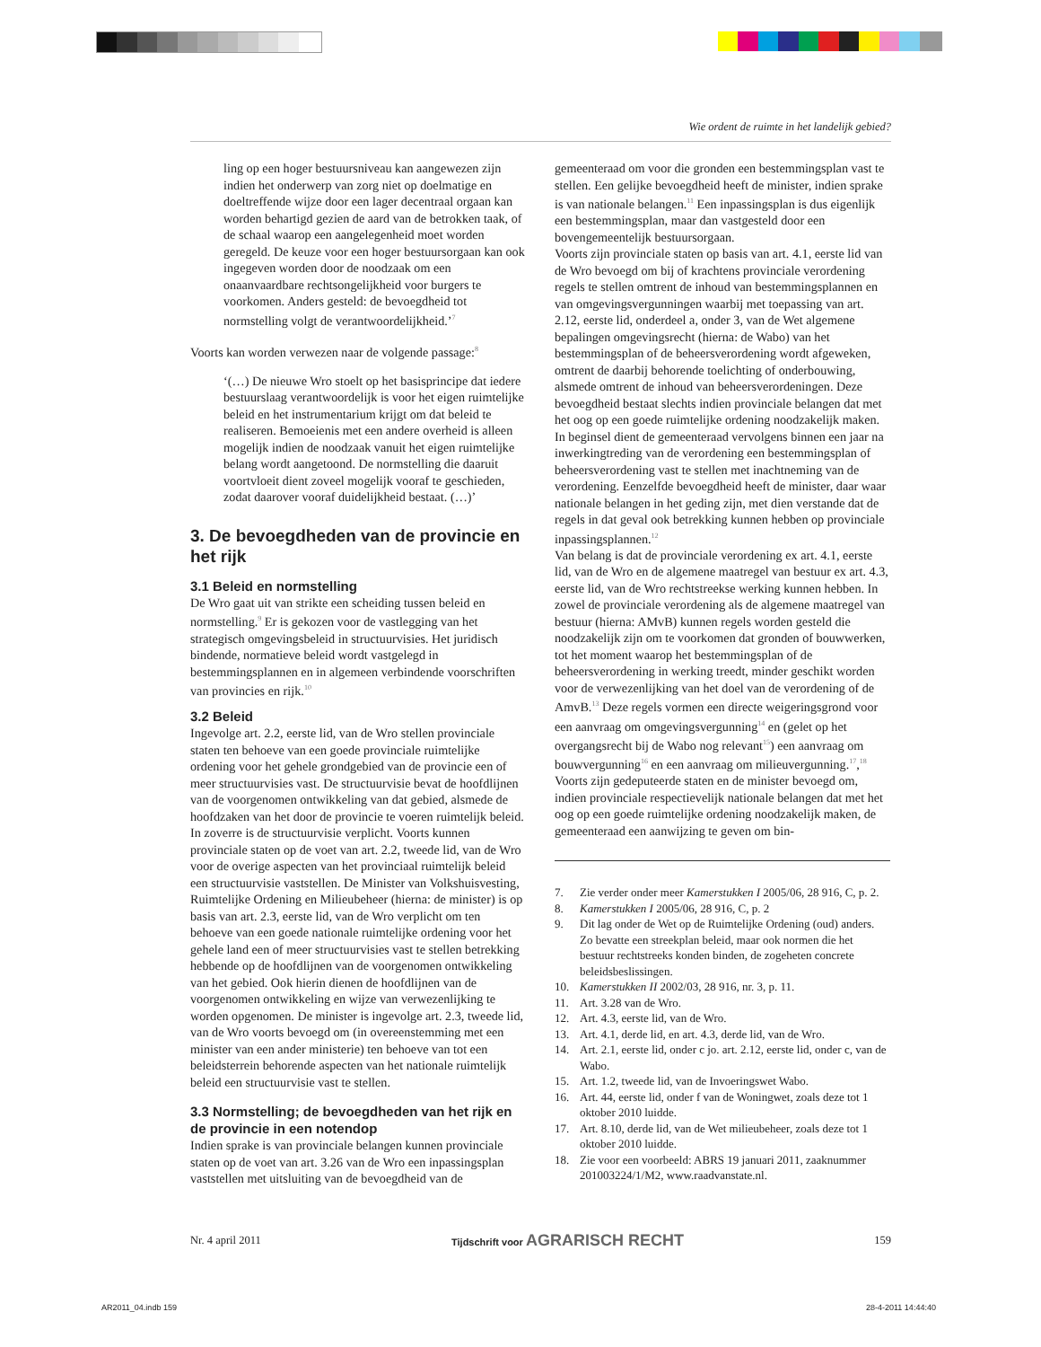Wie ordent de ruimte in het landelijk gebied?
ling op een hoger bestuursniveau kan aangewezen zijn indien het onderwerp van zorg niet op doelmatige en doeltreffende wijze door een lager decentraal orgaan kan worden behartigd gezien de aard van de betrokken taak, of de schaal waarop een aangelegenheid moet worden geregeld. De keuze voor een hoger bestuursorgaan kan ook ingegeven worden door de noodzaak om een onaanvaardbare rechtsongelijkheid voor burgers te voorkomen. Anders gesteld: de bevoegdheid tot normstelling volgt de verantwoordelijkheid.’<sup>7</sup>
Voorts kan worden verwezen naar de volgende passage:<sup>8</sup>
‘(…) De nieuwe Wro stoelt op het basisprincipe dat iedere bestuurslaag verantwoordelijk is voor het eigen ruimtelijke beleid en het instrumentarium krijgt om dat beleid te realiseren. Bemoeienis met een andere overheid is alleen mogelijk indien de noodzaak vanuit het eigen ruimtelijke belang wordt aangetoond. De normstelling die daaruit voortvloeit dient zoveel mogelijk vooraf te geschieden, zodat daarover vooraf duidelijkheid bestaat. (…)’
3. De bevoegdheden van de provincie en het rijk
3.1 Beleid en normstelling
De Wro gaat uit van strikte een scheiding tussen beleid en normstelling.<sup>9</sup> Er is gekozen voor de vastlegging van het strategisch omgevingsbeleid in structuurvisies. Het juridisch bindende, normatieve beleid wordt vastgelegd in bestemmingsplannen en in algemeen verbindende voorschriften van provincies en rijk.<sup>10</sup>
3.2 Beleid
Ingevolge art. 2.2, eerste lid, van de Wro stellen provinciale staten ten behoeve van een goede provinciale ruimtelijke ordening voor het gehele grondgebied van de provincie een of meer structuurvisies vast. De structuurvisie bevat de hoofdlijnen van de voorgenomen ontwikkeling van dat gebied, alsmede de hoofdzaken van het door de provincie te voeren ruimtelijk beleid. In zoverre is de structuurvisie verplicht. Voorts kunnen provinciale staten op de voet van art. 2.2, tweede lid, van de Wro voor de overige aspecten van het provinciaal ruimtelijk beleid een structuurvisie vaststellen. De Minister van Volkshuisvesting, Ruimtelijke Ordening en Milieubeheer (hierna: de minister) is op basis van art. 2.3, eerste lid, van de Wro verplicht om ten behoeve van een goede nationale ruimtelijke ordening voor het gehele land een of meer structuurvisies vast te stellen betrekking hebbende op de hoofdlijnen van de voorgenomen ontwikkeling van het gebied. Ook hierin dienen de hoofdlijnen van de voorgenomen ontwikkeling en wijze van verwezenlijking te worden opgenomen. De minister is ingevolge art. 2.3, tweede lid, van de Wro voorts bevoegd om (in overeenstemming met een minister van een ander ministerie) ten behoeve van tot een beleidsterrein behorende aspecten van het nationale ruimtelijk beleid een structuurvisie vast te stellen.
3.3 Normstelling; de bevoegdheden van het rijk en de provincie in een notendop
Indien sprake is van provinciale belangen kunnen provinciale staten op de voet van art. 3.26 van de Wro een inpassingsplan vaststellen met uitsluiting van de bevoegdheid van de
gemeenteraad om voor die gronden een bestemmingsplan vast te stellen. Een gelijke bevoegdheid heeft de minister, indien sprake is van nationale belangen.<sup>11</sup> Een inpassingsplan is dus eigenlijk een bestemmingsplan, maar dan vastgesteld door een bovengemeentelijk bestuursorgaan.
Voorts zijn provinciale staten op basis van art. 4.1, eerste lid van de Wro bevoegd om bij of krachtens provinciale verordening regels te stellen omtrent de inhoud van bestemmingsplannen en van omgevingsvergunningen waarbij met toepassing van art. 2.12, eerste lid, onderdeel a, onder 3, van de Wet algemene bepalingen omgevingsrecht (hierna: de Wabo) van het bestemmingsplan of de beheersverordening wordt afgeweken, omtrent de daarbij behorende toelichting of onderbouwing, alsmede omtrent de inhoud van beheersverordeningen. Deze bevoegdheid bestaat slechts indien provinciale belangen dat met het oog op een goede ruimtelijke ordening noodzakelijk maken. In beginsel dient de gemeenteraad vervolgens binnen een jaar na inwerkingtreding van de verordening een bestemmingsplan of beheersverordening vast te stellen met inachtneming van de verordening. Eenzelfde bevoegdheid heeft de minister, daar waar nationale belangen in het geding zijn, met dien verstande dat de regels in dat geval ook betrekking kunnen hebben op provinciale inpassingsplannen.<sup>12</sup>
Van belang is dat de provinciale verordening ex art. 4.1, eerste lid, van de Wro en de algemene maatregel van bestuur ex art. 4.3, eerste lid, van de Wro rechtstreekse werking kunnen hebben. In zowel de provinciale verordening als de algemene maatregel van bestuur (hierna: AMvB) kunnen regels worden gesteld die noodzakelijk zijn om te voorkomen dat gronden of bouwwerken, tot het moment waarop het bestemmingsplan of de beheersverordening in werking treedt, minder geschikt worden voor de verwezenlijking van het doel van de verordening of de AmvB.<sup>13</sup> Deze regels vormen een directe weigeringsgrond voor een aanvraag om omgevingsvergunning<sup>14</sup> en (gelet op het overgangsrecht bij de Wabo nog relevant<sup>15</sup>) een aanvraag om bouwvergunning<sup>16</sup> en een aanvraag om milieuvergunning.<sup>17</sup>,<sup>18</sup>
Voorts zijn gedeputeerde staten en de minister bevoegd om, indien provinciale respectievelijk nationale belangen dat met het oog op een goede ruimtelijke ordening noodzakelijk maken, de gemeenteraad een aanwijzing te geven om bin-
7. Zie verder onder meer Kamerstukken I 2005/06, 28 916, C, p. 2.
8. Kamerstukken I 2005/06, 28 916, C, p. 2
9. Dit lag onder de Wet op de Ruimtelijke Ordening (oud) anders. Zo bevatte een streekplan beleid, maar ook normen die het bestuur rechtstreeks konden binden, de zogeheten concrete beleidsbeslissingen.
10. Kamerstukken II 2002/03, 28 916, nr. 3, p. 11.
11. Art. 3.28 van de Wro.
12. Art. 4.3, eerste lid, van de Wro.
13. Art. 4.1, derde lid, en art. 4.3, derde lid, van de Wro.
14. Art. 2.1, eerste lid, onder c jo. art. 2.12, eerste lid, onder c, van de Wabo.
15. Art. 1.2, tweede lid, van de Invoeringswet Wabo.
16. Art. 44, eerste lid, onder f van de Woningwet, zoals deze tot 1 oktober 2010 luidde.
17. Art. 8.10, derde lid, van de Wet milieubeheer, zoals deze tot 1 oktober 2010 luidde.
18. Zie voor een voorbeeld: ABRS 19 januari 2011, zaaknummer 201003224/1/M2, www.raadvanstate.nl.
Nr. 4 april 2011 Tijdschrift voor AGRARISCH RECHT 159
AR2011_04.indb 159 28-4-2011 14:44:40